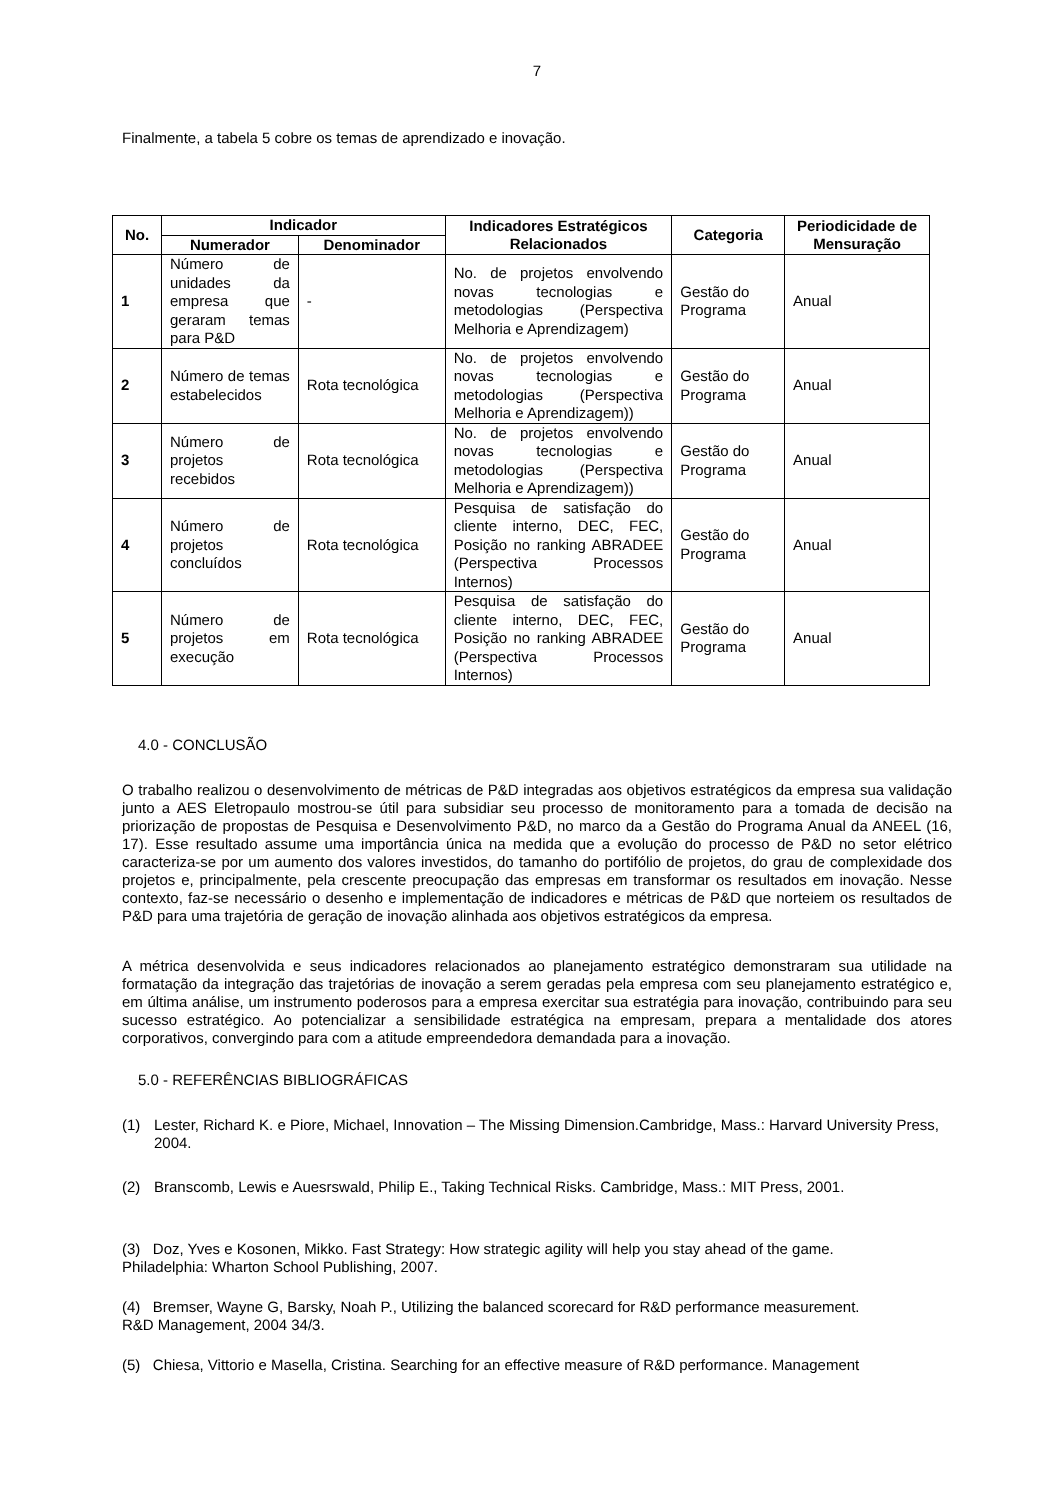7
Finalmente, a tabela 5 cobre os temas de aprendizado e inovação.
| No. | Indicador | | Indicadores Estratégicos Relacionados | Categoria | Periodicidade de Mensuração |
| --- | --- | --- | --- | --- | --- |
| | Numerador | Denominador | | | |
| 1 | Número de unidades da empresa que geraram temas para P&D | - | No. de projetos envolvendo novas tecnologias e metodologias (Perspectiva Melhoria e Aprendizagem) | Gestão do Programa | Anual |
| 2 | Número de temas estabelecidos | Rota tecnológica | No. de projetos envolvendo novas tecnologias e metodologias (Perspectiva Melhoria e Aprendizagem)) | Gestão do Programa | Anual |
| 3 | Número de projetos recebidos | Rota tecnológica | No. de projetos envolvendo novas tecnologias e metodologias (Perspectiva Melhoria e Aprendizagem)) | Gestão do Programa | Anual |
| 4 | Número de projetos concluídos | Rota tecnológica | Pesquisa de satisfação do cliente interno, DEC, FEC, Posição no ranking ABRADEE (Perspectiva Processos Internos) | Gestão do Programa | Anual |
| 5 | Número de projetos em execução | Rota tecnológica | Pesquisa de satisfação do cliente interno, DEC, FEC, Posição no ranking ABRADEE (Perspectiva Processos Internos) | Gestão do Programa | Anual |
4.0 - CONCLUSÃO
O trabalho realizou o desenvolvimento de métricas de P&D integradas aos objetivos estratégicos da empresa sua validação junto a AES Eletropaulo mostrou-se útil para subsidiar seu processo de monitoramento para a tomada de decisão na priorização de propostas de Pesquisa e Desenvolvimento P&D, no marco da a Gestão do Programa Anual da ANEEL (16, 17). Esse resultado assume uma importância única na medida que a evolução do processo de P&D no setor elétrico caracteriza-se por um aumento dos valores investidos, do tamanho do portifólio de projetos, do grau de complexidade dos projetos e, principalmente, pela crescente preocupação das empresas em transformar os resultados em inovação. Nesse contexto, faz-se necessário o desenho e implementação de indicadores e métricas de P&D que norteiem os resultados de P&D para uma trajetória de geração de inovação alinhada aos objetivos estratégicos da empresa.
A métrica desenvolvida e seus indicadores relacionados ao planejamento estratégico demonstraram sua utilidade na formatação da integração das trajetórias de inovação a serem geradas pela empresa com seu planejamento estratégico e, em última análise, um instrumento poderosos para a empresa exercitar sua estratégia para inovação, contribuindo para seu sucesso estratégico. Ao potencializar a sensibilidade estratégica na empresam, prepara a mentalidade dos atores corporativos, convergindo para com a atitude empreendedora demandada para a inovação.
5.0 - REFERÊNCIAS BIBLIOGRÁFICAS
(1) Lester, Richard K. e Piore, Michael, Innovation – The Missing Dimension.Cambridge, Mass.: Harvard University Press, 2004.
(2) Branscomb, Lewis e Auesrswald, Philip E., Taking Technical Risks. Cambridge, Mass.: MIT Press, 2001.
(3) Doz, Yves e Kosonen, Mikko. Fast Strategy: How strategic agility will help you stay ahead of the game.
Philadelphia: Wharton School Publishing, 2007.
(4) Bremser, Wayne G, Barsky, Noah P., Utilizing the balanced scorecard for R&D performance measurement.
R&D Management, 2004 34/3.
(5) Chiesa, Vittorio e Masella, Cristina. Searching for an effective measure of R&D performance. Management